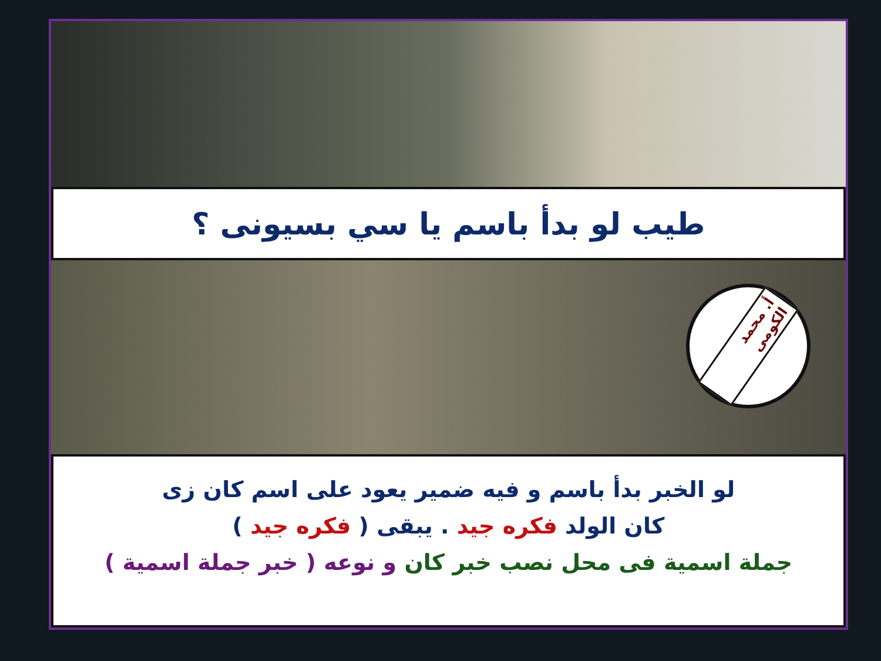طيب لو بدأ باسم يا سي بسيونى ؟
أ. محمد الكومى
لو الخبر بدأ باسم و فيه ضمير يعود على اسم كان زى
كان الولد فكره جيد . يبقى ( فكره جيد )
جملة اسمية فى محل نصب خبر كان و نوعه ( خبر جملة اسمية )